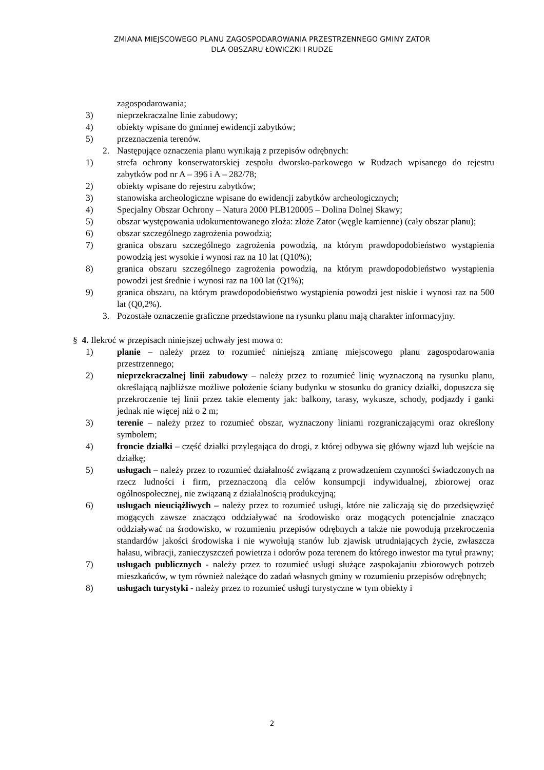ZMIANA MIEJSCOWEGO PLANU ZAGOSPODAROWANIA PRZESTRZENNEGO GMINY ZATOR
DLA OBSZARU ŁOWICZKI I RUDZE
zagospodarowania;
3) nieprzekraczalne linie zabudowy;
4) obiekty wpisane do gminnej ewidencji zabytków;
5) przeznaczenia terenów.
2. Następujące oznaczenia planu wynikają z przepisów odrębnych:
1) strefa ochrony konserwatorskiej zespołu dworsko-parkowego w Rudzach wpisanego do rejestru zabytków pod nr A – 396 i A – 282/78;
2) obiekty wpisane do rejestru zabytków;
3) stanowiska archeologiczne wpisane do ewidencji zabytków archeologicznych;
4) Specjalny Obszar Ochrony – Natura 2000 PLB120005 – Dolina Dolnej Skawy;
5) obszar występowania udokumentowanego złoża: złoże Zator (węgle kamienne) (cały obszar planu);
6) obszar szczególnego zagrożenia powodzią;
7) granica obszaru szczególnego zagrożenia powodzią, na którym prawdopodobieństwo wystąpienia powodzią jest wysokie i wynosi raz na 10 lat (Q10%);
8) granica obszaru szczególnego zagrożenia powodzią, na którym prawdopodobieństwo wystąpienia powodzi jest średnie i wynosi raz na 100 lat (Q1%);
9) granica obszaru, na którym prawdopodobieństwo wystąpienia powodzi jest niskie i wynosi raz na 500 lat (Q0,2%).
3. Pozostałe oznaczenie graficzne przedstawione na rysunku planu mają charakter informacyjny.
§ 4. Ilekroć w przepisach niniejszej uchwały jest mowa o:
1) planie – należy przez to rozumieć niniejszą zmianę miejscowego planu zagospodarowania przestrzennego;
2) nieprzekraczalnej linii zabudowy – należy przez to rozumieć linię wyznaczoną na rysunku planu, określającą najbliższe możliwe położenie ściany budynku w stosunku do granicy działki, dopuszcza się przekroczenie tej linii przez takie elementy jak: balkony, tarasy, wykusze, schody, podjazdy i ganki jednak nie więcej niż o 2 m;
3) terenie – należy przez to rozumieć obszar, wyznaczony liniami rozgraniczającymi oraz określony symbolem;
4) froncie działki – część działki przylegająca do drogi, z której odbywa się główny wjazd lub wejście na działkę;
5) usługach – należy przez to rozumieć działalność związaną z prowadzeniem czynności świadczonych na rzecz ludności i firm, przeznaczoną dla celów konsumpcji indywidualnej, zbiorowej oraz ogólnospołecznej, nie związaną z działalnością produkcyjną;
6) usługach nieuciążliwych – należy przez to rozumieć usługi, które nie zaliczają się do przedsięwzięć mogących zawsze znacząco oddziaływać na środowisko oraz mogących potencjalnie znacząco oddziaływać na środowisko, w rozumieniu przepisów odrębnych a także nie powodują przekroczenia standardów jakości środowiska i nie wywołują stanów lub zjawisk utrudniających życie, zwłaszcza hałasu, wibracji, zanieczyszczeń powietrza i odorów poza terenem do którego inwestor ma tytuł prawny;
7) usługach publicznych - należy przez to rozumieć usługi służące zaspokajaniu zbiorowych potrzeb mieszkańców, w tym również należące do zadań własnych gminy w rozumieniu przepisów odrębnych;
8) usługach turystyki - należy przez to rozumieć usługi turystyczne w tym obiekty i
2